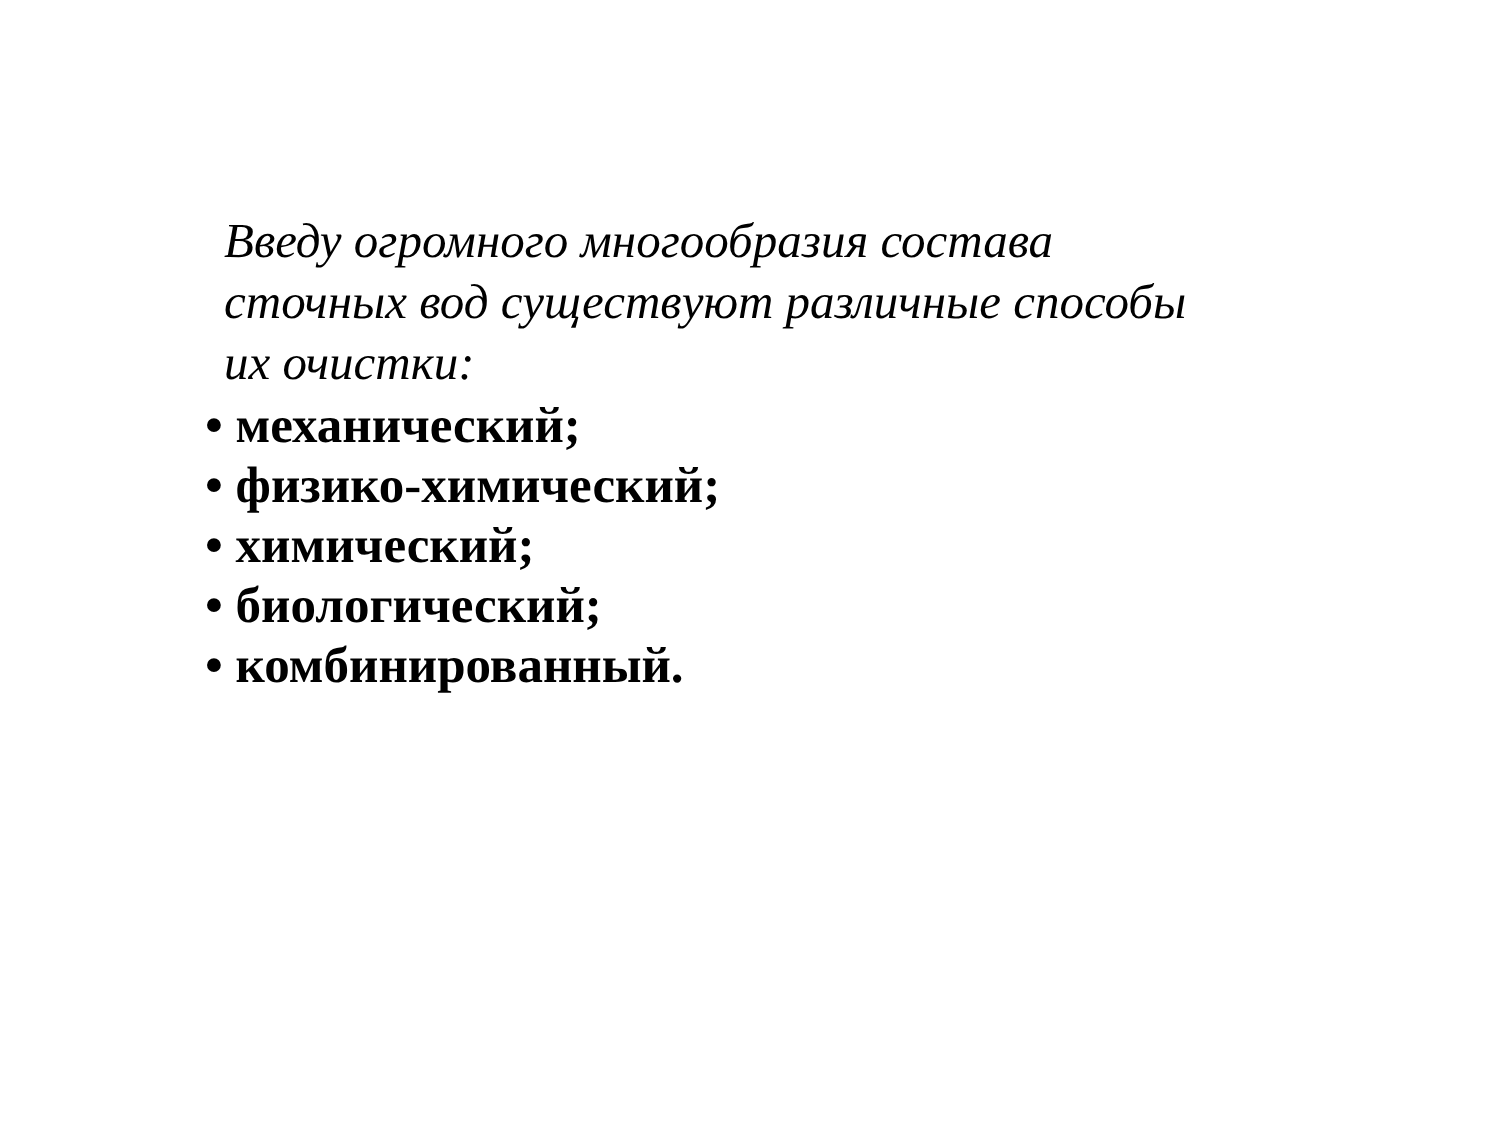Введу огромного многообразия состава
сточных вод существуют различные способы
их очистки:
• механический;
• физико-химический;
• химический;
• биологический;
• комбинированный.